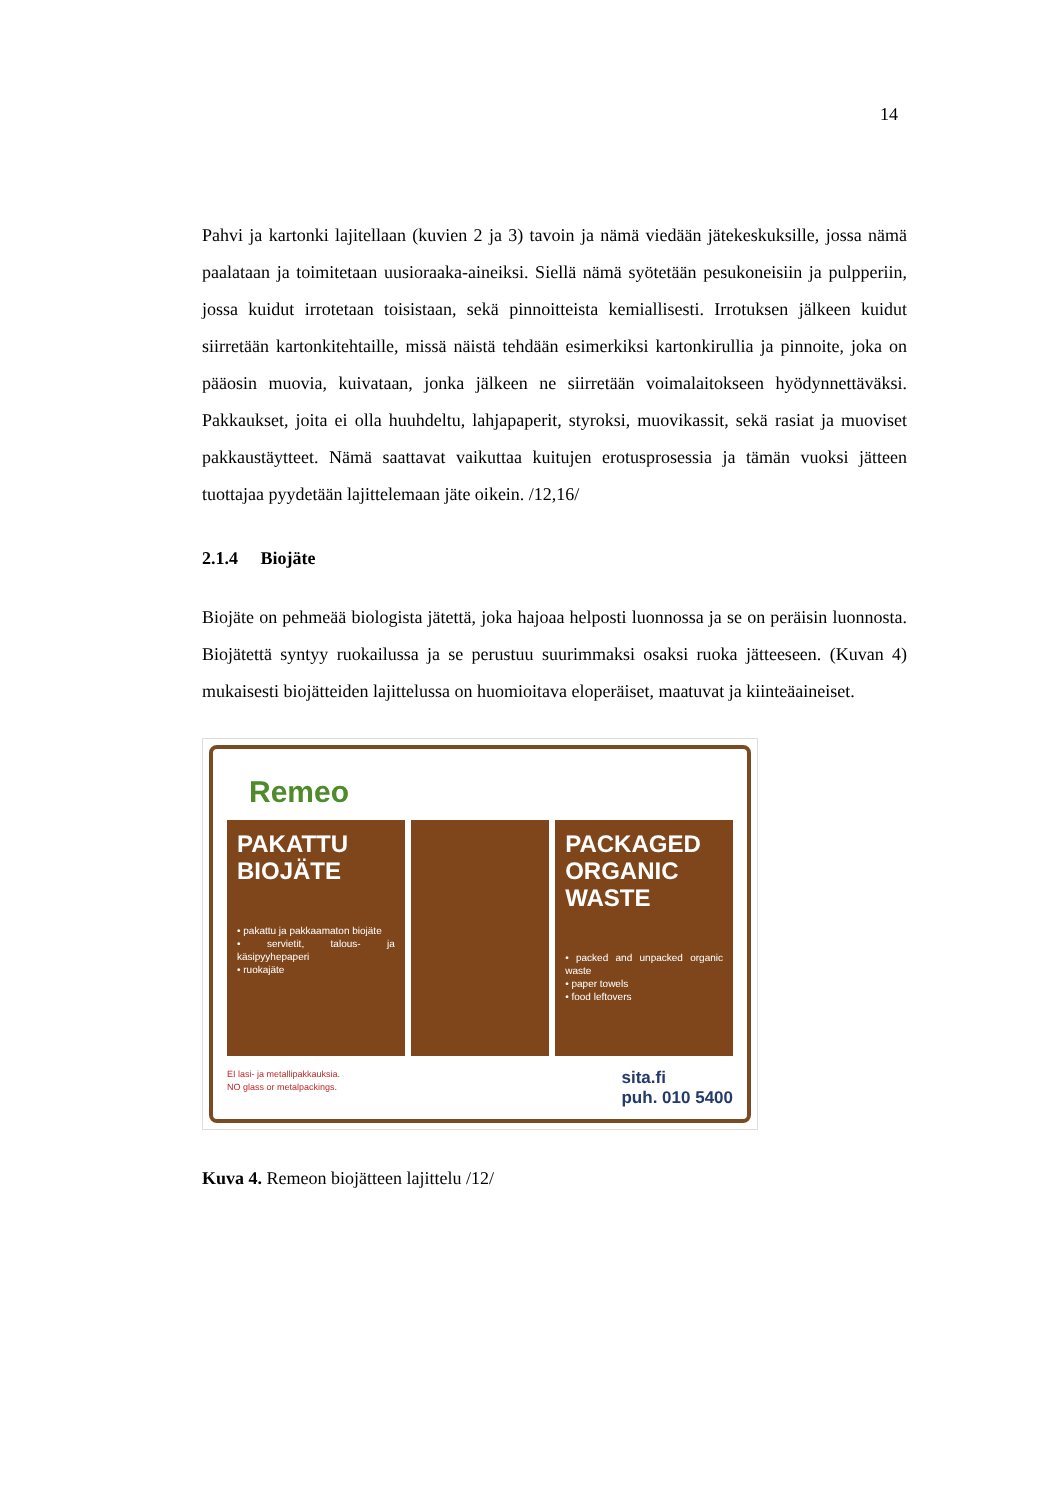14
Pahvi ja kartonki lajitellaan (kuvien 2 ja 3) tavoin ja nämä viedään jätekeskuksille, jossa nämä paalataan ja toimitetaan uusioraaka-aineiksi. Siellä nämä syötetään pesukoneisiin ja pulpperiin, jossa kuidut irrotetaan toisistaan, sekä pinnoitteista kemiallisesti. Irrotuksen jälkeen kuidut siirretään kartonkitehtaille, missä näistä tehdään esimerkiksi kartonkirullia ja pinnoite, joka on pääosin muovia, kuivataan, jonka jälkeen ne siirretään voimalaitokseen hyödynnettäväksi. Pakkaukset, joita ei olla huuhdeltu, lahjapaperit, styroksi, muovikassit, sekä rasiat ja muoviset pakkaustäytteet. Nämä saattavat vaikuttaa kuitujen erotusprosessia ja tämän vuoksi jätteen tuottajaa pyydetään lajittelemaan jäte oikein. /12,16/
2.1.4 Biojäte
Biojäte on pehmeää biologista jätettä, joka hajoaa helposti luonnossa ja se on peräisin luonnosta. Biojätettä syntyy ruokailussa ja se perustuu suurimmaksi osaksi ruoka jätteeseen. (Kuvan 4) mukaisesti biojätteiden lajittelussa on huomioitava eloperäiset, maatuvat ja kiinteäaineiset.
Remeo
PAKATTU
BIOJÄTE
• pakattu ja pakkaamaton biojäte
• servietit, talous- ja käsipyyhepaperi
• ruokajäte
PACKAGED
ORGANIC
WASTE
• packed and unpacked organic waste
• paper towels
• food leftovers
EI lasi- ja metallipakkauksia.
NO glass or metalpackings.
sita.fi
puh. 010 5400
Kuva 4. Remeon biojätteen lajittelu /12/